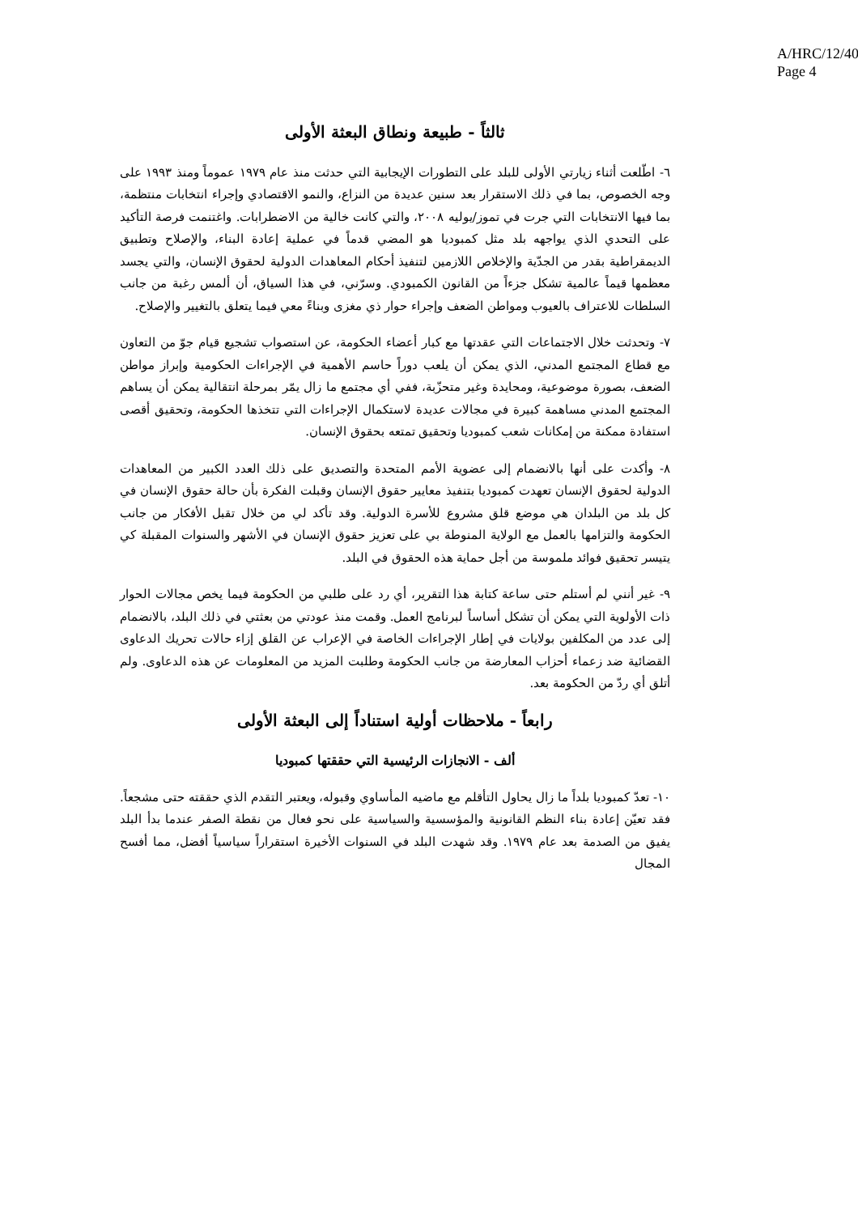A/HRC/12/40
Page 4
ثالثاً - طبيعة ونطاق البعثة الأولى
٦- اطّلعت أثناء زيارتي الأولى للبلد على التطورات الإيجابية التي حدثت منذ عام ١٩٧٩ عموماً ومنذ ١٩٩٣ على وجه الخصوص، بما في ذلك الاستقرار بعد سنين عديدة من النزاع، والنمو الاقتصادي وإجراء انتخابات منتظمة، بما فيها الانتخابات التي جرت في تموز/يوليه ٢٠٠٨، والتي كانت خالية من الاضطرابات. واغتنمت فرصة التأكيد على التحدي الذي يواجهه بلد مثل كمبوديا هو المضي قدماً في عملية إعادة البناء، والإصلاح وتطبيق الديمقراطية بقدر من الجدّية والإخلاص اللازمين لتنفيذ أحكام المعاهدات الدولية لحقوق الإنسان، والتي يجسد معظمها قيماً عالمية تشكل جزءاً من القانون الكمبودي. وسرّني، في هذا السياق، أن ألمس رغبة من جانب السلطات للاعتراف بالعيوب ومواطن الضعف وإجراء حوار ذي مغزى وبناءً معي فيما يتعلق بالتغيير والإصلاح.
٧- وتحدثت خلال الاجتماعات التي عقدتها مع كبار أعضاء الحكومة، عن استصواب تشجيع قيام جوّ من التعاون مع قطاع المجتمع المدني، الذي يمكن أن يلعب دوراً حاسم الأهمية في الإجراءات الحكومية وإبراز مواطن الضعف، بصورة موضوعية، ومحايدة وغير متحزّبة، ففي أي مجتمع ما زال يمّر بمرحلة انتقالية يمكن أن يساهم المجتمع المدني مساهمة كبيرة في مجالات عديدة لاستكمال الإجراءات التي تتخذها الحكومة، وتحقيق أقصى استفادة ممكنة من إمكانات شعب كمبوديا وتحقيق تمتعه بحقوق الإنسان.
٨- وأكدت على أنها بالانضمام إلى عضوية الأمم المتحدة والتصديق على ذلك العدد الكبير من المعاهدات الدولية لحقوق الإنسان تعهدت كمبوديا بتنفيذ معايير حقوق الإنسان وقبلت الفكرة بأن حالة حقوق الإنسان في كل بلد من البلدان هي موضع قلق مشروع للأسرة الدولية. وقد تأكد لي من خلال تقبل الأفكار من جانب الحكومة والتزامها بالعمل مع الولاية المنوطة بي على تعزيز حقوق الإنسان في الأشهر والسنوات المقبلة كي يتيسر تحقيق فوائد ملموسة من أجل حماية هذه الحقوق في البلد.
٩- غير أنني لم أستلم حتى ساعة كتابة هذا التقرير، أي رد على طلبي من الحكومة فيما يخص مجالات الحوار ذات الأولوية التي يمكن أن تشكل أساساً لبرنامج العمل. وقمت منذ عودتي من بعثتي في ذلك البلد، بالانضمام إلى عدد من المكلفين بولايات في إطار الإجراءات الخاصة في الإعراب عن القلق إزاء حالات تحريك الدعاوى القضائية ضد زعماء أحزاب المعارضة من جانب الحكومة وطلبت المزيد من المعلومات عن هذه الدعاوى. ولم أتلق أي ردّ من الحكومة بعد.
رابعاً - ملاحظات أولية استناداً إلى البعثة الأولى
ألف - الانجازات الرئيسية التي حققتها كمبوديا
١٠- تعدّ كمبوديا بلداً ما زال يحاول التأقلم مع ماضيه المأساوي وقبوله، ويعتبر التقدم الذي حققته حتى مشجعاً. فقد تعيّن إعادة بناء النظم القانونية والمؤسسية والسياسية على نحو فعال من نقطة الصفر عندما بدأ البلد يفيق من الصدمة بعد عام ١٩٧٩. وقد شهدت البلد في السنوات الأخيرة استقراراً سياسياً أفضل، مما أفسح المجال